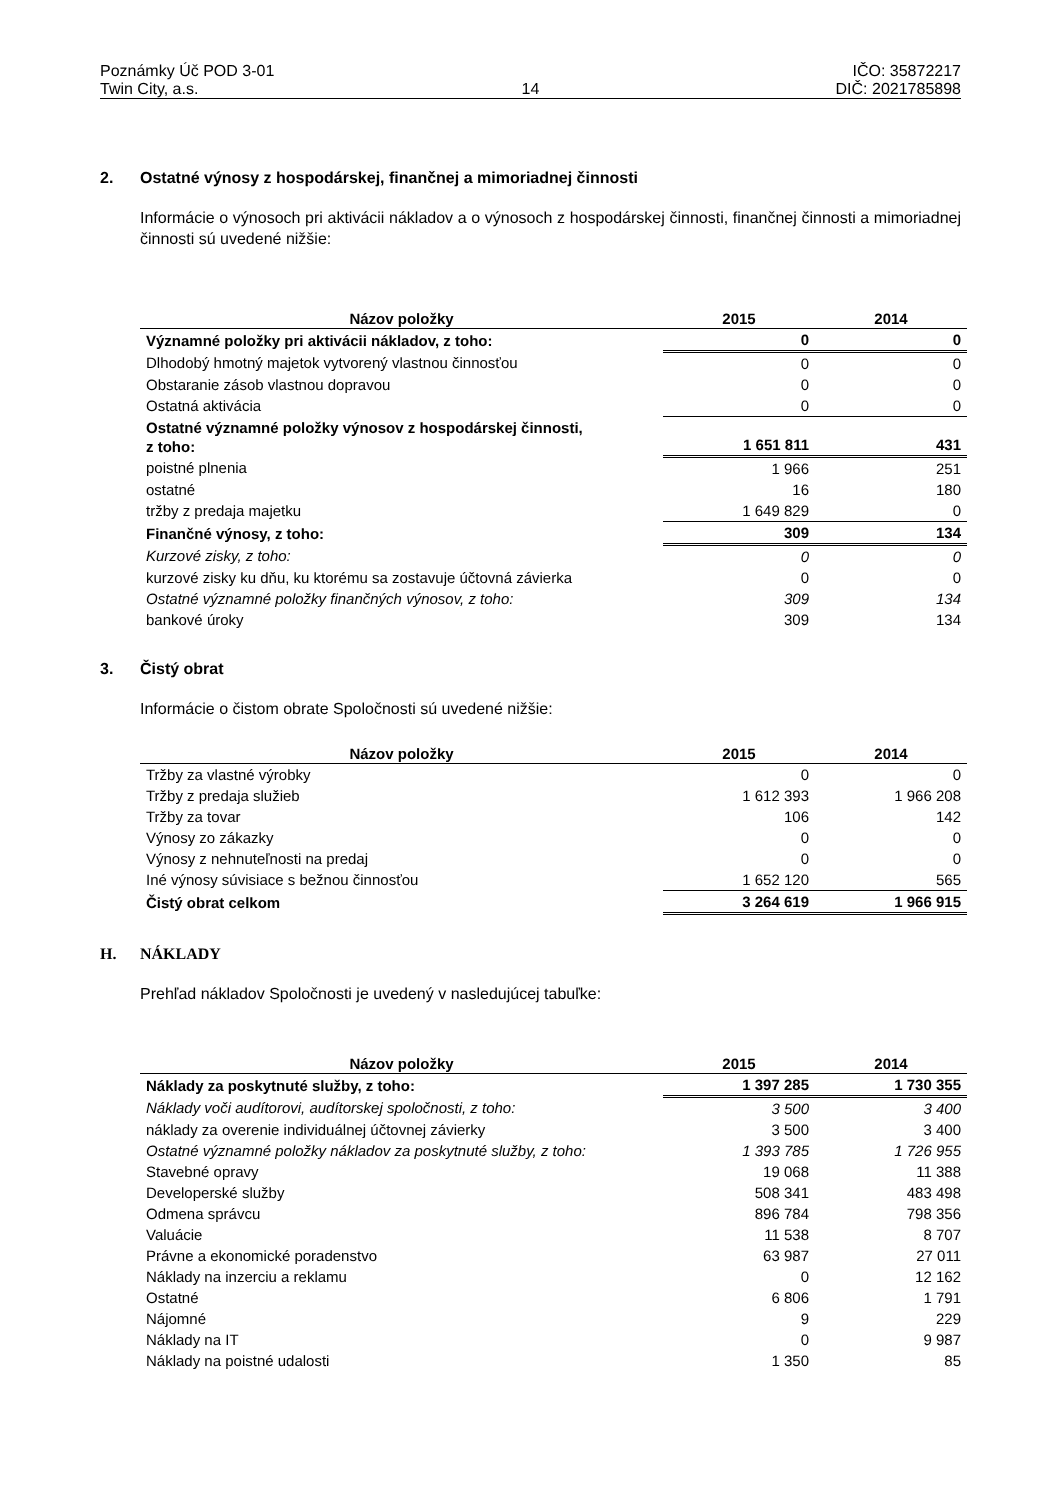Poznámky Úč POD 3-01
Twin City, a.s.
14 IČO: 35872217
DIČ: 2021785898
2. Ostatné výnosy z hospodárskej, finančnej a mimoriadnej činnosti
Informácie o výnosoch pri aktivácii nákladov a o výnosoch z hospodárskej činnosti, finančnej činnosti a mimoriadnej činnosti sú uvedené nižšie:
| Názov položky | 2015 | 2014 |
| --- | --- | --- |
| Významné položky pri aktivácii nákladov, z toho: | 0 | 0 |
| Dlhodobý hmotný majetok vytvorený vlastnou činnosťou | 0 | 0 |
| Obstaranie zásob vlastnou dopravou | 0 | 0 |
| Ostatná aktivácia | 0 | 0 |
| Ostatné významné položky výnosov z hospodárskej činnosti, z toho: | 1 651 811 | 431 |
| poistné plnenia | 1 966 | 251 |
| ostatné | 16 | 180 |
| tržby z predaja majetku | 1 649 829 | 0 |
| Finančné výnosy, z toho: | 309 | 134 |
| Kurzové zisky, z toho: | 0 | 0 |
| kurzové zisky ku dňu, ku ktorému sa zostavuje účtovná závierka | 0 | 0 |
| Ostatné významné položky finančných výnosov, z toho: | 309 | 134 |
| bankové úroky | 309 | 134 |
3. Čistý obrat
Informácie o čistom obrate Spoločnosti sú uvedené nižšie:
| Názov položky | 2015 | 2014 |
| --- | --- | --- |
| Tržby za vlastné výrobky | 0 | 0 |
| Tržby z predaja služieb | 1 612 393 | 1 966 208 |
| Tržby za tovar | 106 | 142 |
| Výnosy zo zákazky | 0 | 0 |
| Výnosy z nehnuteľnosti na predaj | 0 | 0 |
| Iné výnosy súvisiace s bežnou činnosťou | 1 652 120 | 565 |
| Čistý obrat celkom | 3 264 619 | 1 966 915 |
H. NÁKLADY
Prehľad nákladov Spoločnosti je uvedený v nasledujúcej tabuľke:
| Názov položky | 2015 | 2014 |
| --- | --- | --- |
| Náklady za poskytnuté služby, z toho: | 1 397 285 | 1 730 355 |
| Náklady voči audítorovi, audítorskej spoločnosti, z toho: | 3 500 | 3 400 |
| náklady za overenie individuálnej účtovnej závierky | 3 500 | 3 400 |
| Ostatné významné položky nákladov za poskytnuté služby, z toho: | 1 393 785 | 1 726 955 |
| Stavebné opravy | 19 068 | 11 388 |
| Developerské služby | 508 341 | 483 498 |
| Odmena správcu | 896 784 | 798 356 |
| Valuácie | 11 538 | 8 707 |
| Právne a ekonomické poradenstvo | 63 987 | 27 011 |
| Náklady na inzerciu a reklamu | 0 | 12 162 |
| Ostatné | 6 806 | 1 791 |
| Nájomné | 9 | 229 |
| Náklady na IT | 0 | 9 987 |
| Náklady na poistné udalosti | 1 350 | 85 |